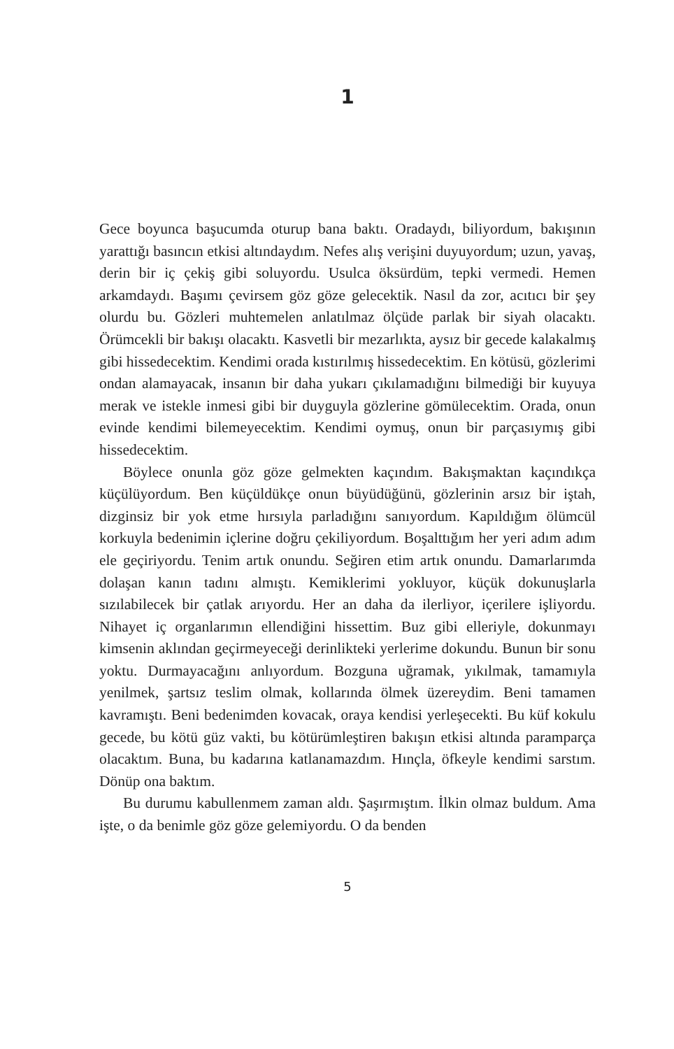1
Gece boyunca başucumda oturup bana baktı. Oradaydı, biliyordum, bakışının yarattığı basıncın etkisi altındaydım. Nefes alış verişini duyuyordum; uzun, yavaş, derin bir iç çekiş gibi soluyordu. Usulca öksürdüm, tepki vermedi. Hemen arkamdaydı. Başımı çevirsem göz göze gelecektik. Nasıl da zor, acıtıcı bir şey olurdu bu. Gözleri muhtemelen anlatılmaz ölçüde parlak bir siyah olacaktı. Örümcekli bir bakışı olacaktı. Kasvetli bir mezarlıkta, aysız bir gecede kalakalmış gibi hissedecektim. Kendimi orada kıstırılmış hissedecektim. En kötüsü, gözlerimi ondan alamayacak, insanın bir daha yukarı çıkılamadığını bilmediği bir kuyuya merak ve istekle inmesi gibi bir duyguyla gözlerine gömülecektim. Orada, onun evinde kendimi bilemeyecektim. Kendimi oymuş, onun bir parçasıymış gibi hissedecektim.
Böylece onunla göz göze gelmekten kaçındım. Bakışmaktan kaçındıkça küçülüyordum. Ben küçüldükçe onun büyüdüğünü, gözlerinin arsız bir iştah, dizginsiz bir yok etme hırsıyla parladığını sanıyordum. Kapıldığım ölümcül korkuyla bedenimin içlerine doğru çekiliyordum. Boşalttığım her yeri adım adım ele geçiriyordu. Tenim artık onundu. Seğiren etim artık onundu. Damarlarımda dolaşan kanın tadını almıştı. Kemiklerimi yokluyor, küçük dokunuşlarla sızılabilecek bir çatlak arıyordu. Her an daha da ilerliyor, içerilere işliyordu. Nihayet iç organlarımın ellendiğini hissettim. Buz gibi elleriyle, dokunmayı kimsenin aklından geçirmeyeceği derinlikteki yerlerime dokundu. Bunun bir sonu yoktu. Durmayacağını anlıyordum. Bozguna uğramak, yıkılmak, tamamıyla yenilmek, şartsız teslim olmak, kollarında ölmek üzereydim. Beni tamamen kavramıştı. Beni bedenimden kovacak, oraya kendisi yerleşecekti. Bu küf kokulu gecede, bu kötü güz vakti, bu kötürümleştiren bakışın etkisi altında paramparça olacaktım. Buna, bu kadarına katlanamazdım. Hınçla, öfkeyle kendimi sarstım. Dönüp ona baktım.
Bu durumu kabullenmem zaman aldı. Şaşırmıştım. İlkin olmaz buldum. Ama işte, o da benimle göz göze gelemiyordu. O da benden
5